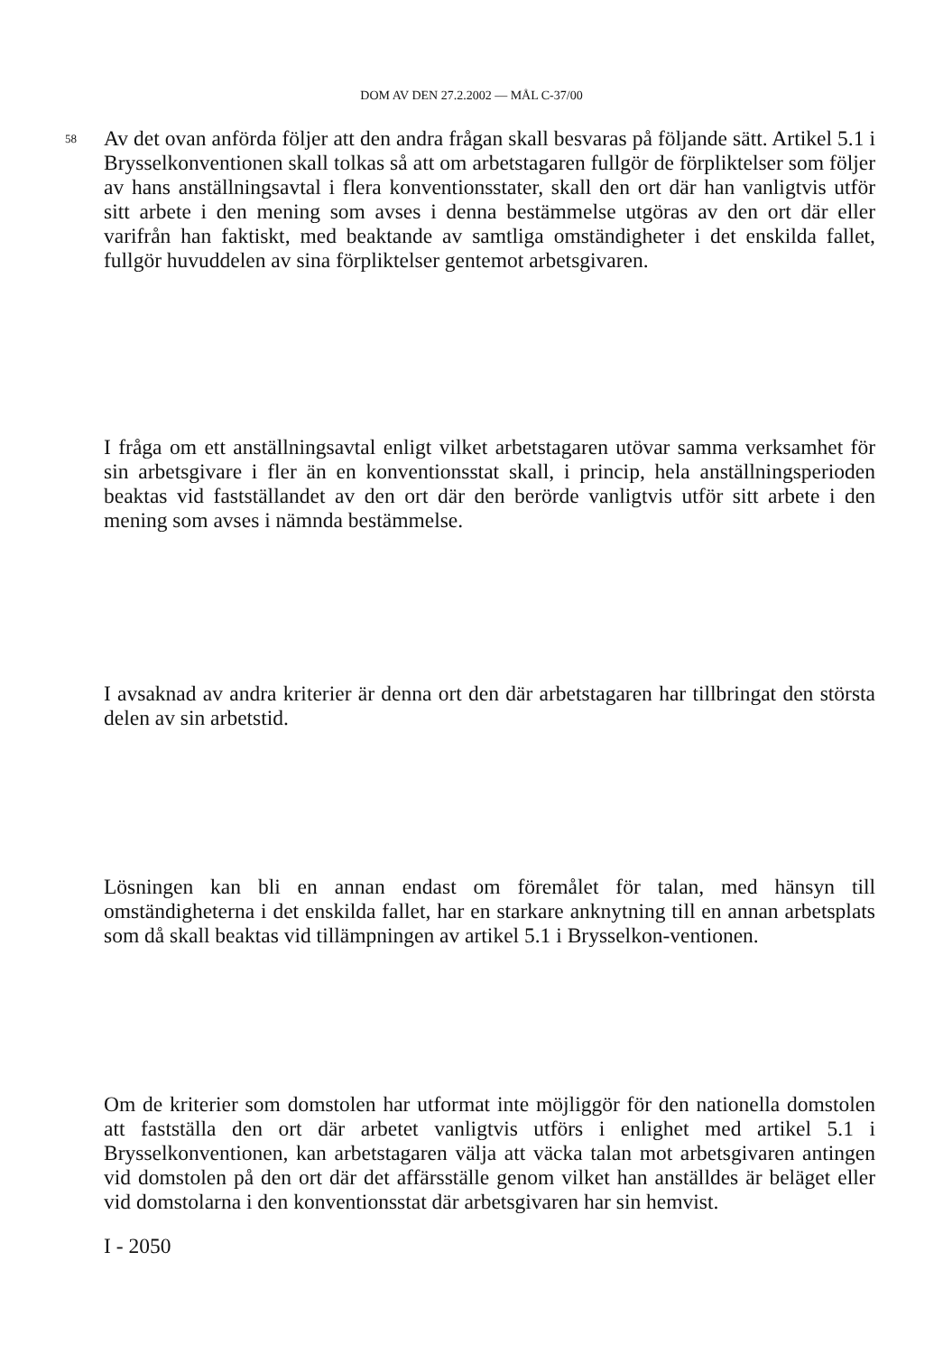DOM AV DEN 27.2.2002 — MÅL C-37/00
58 Av det ovan anförda följer att den andra frågan skall besvaras på följande sätt. Artikel 5.1 i Brysselkonventionen skall tolkas så att om arbetstagaren fullgör de förpliktelser som följer av hans anställningsavtal i flera konventionsstater, skall den ort där han vanligtvis utför sitt arbete i den mening som avses i denna bestämmelse utgöras av den ort där eller varifrån han faktiskt, med beaktande av samtliga omständigheter i det enskilda fallet, fullgör huvuddelen av sina förpliktelser gentemot arbetsgivaren.
I fråga om ett anställningsavtal enligt vilket arbetstagaren utövar samma verksamhet för sin arbetsgivare i fler än en konventionsstat skall, i princip, hela anställningsperioden beaktas vid fastställandet av den ort där den berörde vanligtvis utför sitt arbete i den mening som avses i nämnda bestämmelse.
I avsaknad av andra kriterier är denna ort den där arbetstagaren har tillbringat den största delen av sin arbetstid.
Lösningen kan bli en annan endast om föremålet för talan, med hänsyn till omständigheterna i det enskilda fallet, har en starkare anknytning till en annan arbetsplats som då skall beaktas vid tillämpningen av artikel 5.1 i Brysselkon-ventionen.
Om de kriterier som domstolen har utformat inte möjliggör för den nationella domstolen att fastställa den ort där arbetet vanligtvis utförs i enlighet med artikel 5.1 i Brysselkonventionen, kan arbetstagaren välja att väcka talan mot arbetsgivaren antingen vid domstolen på den ort där det affärsställe genom vilket han anställdes är beläget eller vid domstolarna i den konventionsstat där arbetsgivaren har sin hemvist.
I - 2050